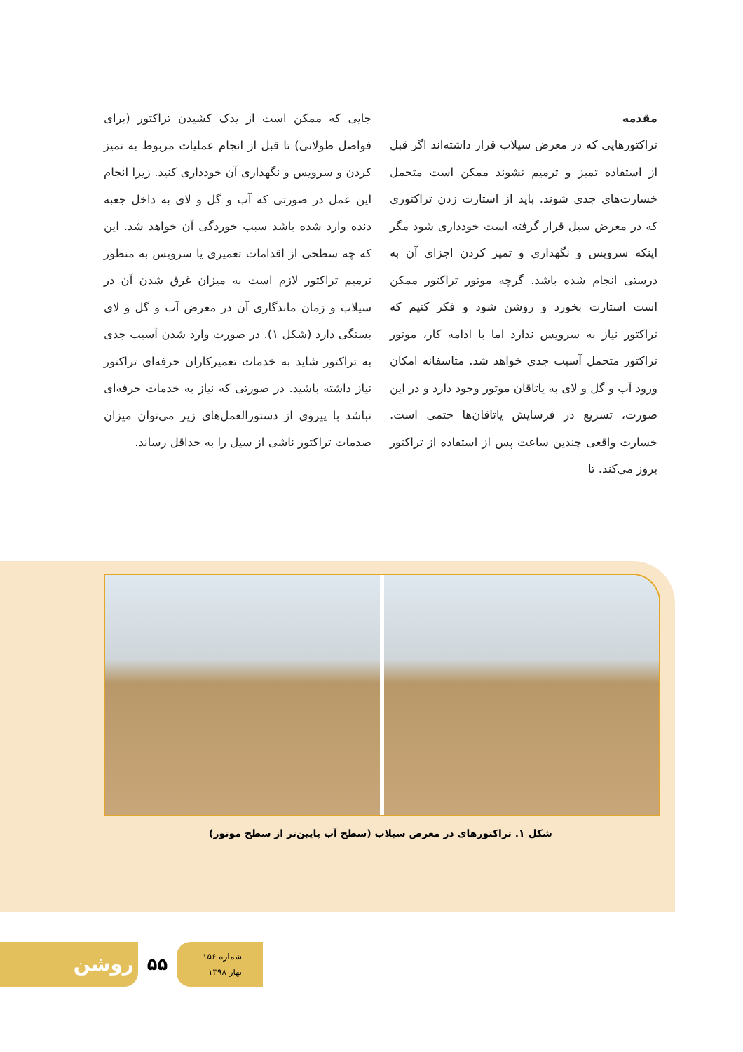مقدمه
تراکتورهایی که در معرض سیلاب قرار داشته‌اند اگر قبل از استفاده تمیز و ترمیم نشوند ممکن است متحمل خسارت‌های جدی شوند. باید از استارت زدن تراکتوری که در معرض سیل قرار گرفته است خودداری شود مگر اینکه سرویس و نگهداری و تمیز کردن اجزای آن به درستی انجام شده باشد. گرچه موتور تراکتور ممکن است استارت بخورد و روشن شود و فکر کنیم که تراکتور نیاز به سرویس ندارد اما با ادامه کار، موتور تراکتور متحمل آسیب جدی خواهد شد. متاسفانه امکان ورود آب و گل و لای به یاتاقان موتور وجود دارد و در این صورت، تسریع در فرسایش یاتاقان‌ها حتمی است. خسارت واقعی چندین ساعت پس از استفاده از تراکتور بروز می‌کند. تا
جایی که ممکن است از یدک کشیدن تراکتور (برای فواصل طولانی) تا قبل از انجام عملیات مربوط به تمیز کردن و سرویس و نگهداری آن خودداری کنید. زیرا انجام این عمل در صورتی که آب و گل و لای به داخل جعبه دنده وارد شده باشد سبب خوردگی آن خواهد شد. این که چه سطحی از اقدامات تعمیری یا سرویس به منظور ترمیم تراکتور لازم است به میزان غرق شدن آن در سیلاب و زمان ماندگاری آن در معرض آب و گل و لای بستگی دارد (شکل ۱). در صورت وارد شدن آسیب جدی به تراکتور شاید به خدمات تعمیرکاران حرفه‌ای تراکتور نیاز داشته باشید. در صورتی که نیاز به خدمات حرفه‌ای نباشد با پیروی از دستورالعمل‌های زیر می‌توان میزان صدمات تراکتور ناشی از سیل را به حداقل رساند.
شکل ۱. تراکتورهای در معرض سیلاب (سطح آب پایین‌تر از سطح موتور)
روشن
۵۵
شماره ۱۵۶
بهار ۱۳۹۸